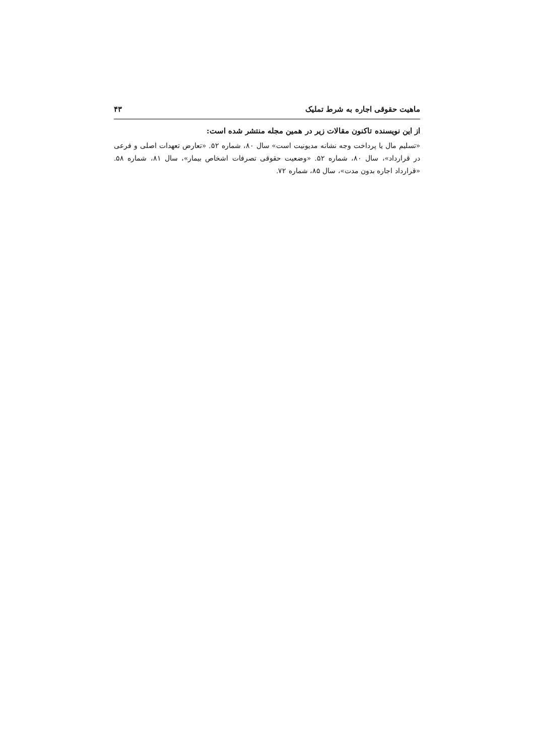ماهیت حقوقی اجاره به شرط تملیک ۴۳
از این نویسنده تاکنون مقالات زیر در همین مجله منتشر شده است:
«تسلیم مال یا پرداخت وجه نشانه مدیونیت است» سال ۸۰، شماره ۵۲. «تعارض تعهدات اصلی و فرعی در قرارداد»، سال ۸۰، شماره ۵۲. «وضعیت حقوقی تصرفات اشخاص بیمار»، سال ۸۱، شماره ۵۸. «قرارداد اجاره بدون مدت»، سال ۸۵، شماره ۷۲.